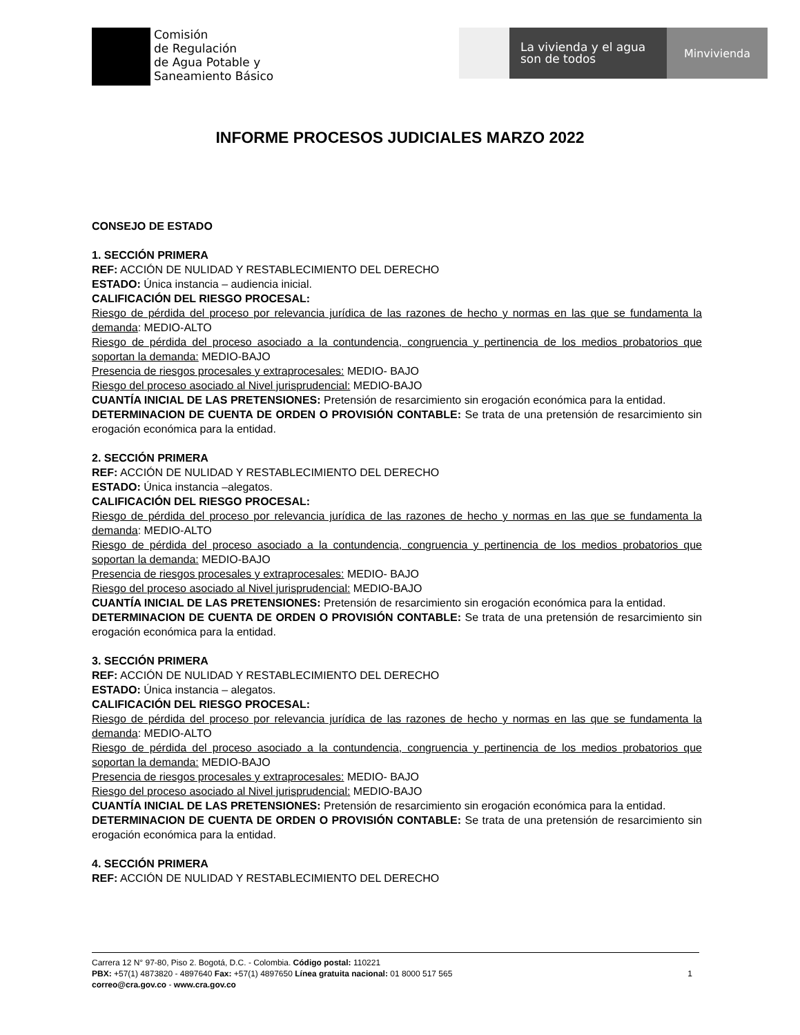Comisión
de Regulación
de Agua Potable y
Saneamiento Básico
La vivienda y el agua
son de todos
Minvivienda
INFORME PROCESOS JUDICIALES MARZO 2022
CONSEJO DE ESTADO
1. SECCIÓN PRIMERA
REF: ACCIÓN DE NULIDAD Y RESTABLECIMIENTO DEL DERECHO
ESTADO: Única instancia – audiencia inicial.
CALIFICACIÓN DEL RIESGO PROCESAL:
Riesgo de pérdida del proceso por relevancia jurídica de las razones de hecho y normas en las que se fundamenta la demanda: MEDIO-ALTO
Riesgo de pérdida del proceso asociado a la contundencia, congruencia y pertinencia de los medios probatorios que soportan la demanda: MEDIO-BAJO
Presencia de riesgos procesales y extraprocesales: MEDIO- BAJO
Riesgo del proceso asociado al Nivel jurisprudencial: MEDIO-BAJO
CUANTÍA INICIAL DE LAS PRETENSIONES: Pretensión de resarcimiento sin erogación económica para la entidad.
DETERMINACION DE CUENTA DE ORDEN O PROVISIÓN CONTABLE: Se trata de una pretensión de resarcimiento sin erogación económica para la entidad.
2. SECCIÓN PRIMERA
REF: ACCIÓN DE NULIDAD Y RESTABLECIMIENTO DEL DERECHO
ESTADO: Única instancia –alegatos.
CALIFICACIÓN DEL RIESGO PROCESAL:
Riesgo de pérdida del proceso por relevancia jurídica de las razones de hecho y normas en las que se fundamenta la demanda: MEDIO-ALTO
Riesgo de pérdida del proceso asociado a la contundencia, congruencia y pertinencia de los medios probatorios que soportan la demanda: MEDIO-BAJO
Presencia de riesgos procesales y extraprocesales: MEDIO- BAJO
Riesgo del proceso asociado al Nivel jurisprudencial: MEDIO-BAJO
CUANTÍA INICIAL DE LAS PRETENSIONES: Pretensión de resarcimiento sin erogación económica para la entidad.
DETERMINACION DE CUENTA DE ORDEN O PROVISIÓN CONTABLE: Se trata de una pretensión de resarcimiento sin erogación económica para la entidad.
3. SECCIÓN PRIMERA
REF: ACCIÓN DE NULIDAD Y RESTABLECIMIENTO DEL DERECHO
ESTADO: Única instancia – alegatos.
CALIFICACIÓN DEL RIESGO PROCESAL:
Riesgo de pérdida del proceso por relevancia jurídica de las razones de hecho y normas en las que se fundamenta la demanda: MEDIO-ALTO
Riesgo de pérdida del proceso asociado a la contundencia, congruencia y pertinencia de los medios probatorios que soportan la demanda: MEDIO-BAJO
Presencia de riesgos procesales y extraprocesales: MEDIO- BAJO
Riesgo del proceso asociado al Nivel jurisprudencial: MEDIO-BAJO
CUANTÍA INICIAL DE LAS PRETENSIONES: Pretensión de resarcimiento sin erogación económica para la entidad.
DETERMINACION DE CUENTA DE ORDEN O PROVISIÓN CONTABLE: Se trata de una pretensión de resarcimiento sin erogación económica para la entidad.
4. SECCIÓN PRIMERA
REF: ACCIÓN DE NULIDAD Y RESTABLECIMIENTO DEL DERECHO
Carrera 12 N° 97-80, Piso 2. Bogotá, D.C. - Colombia. Código postal: 110221
PBX: +57(1) 4873820 - 4897640 Fax: +57(1) 4897650 Línea gratuita nacional: 01 8000 517 565
correo@cra.gov.co - www.cra.gov.co
1